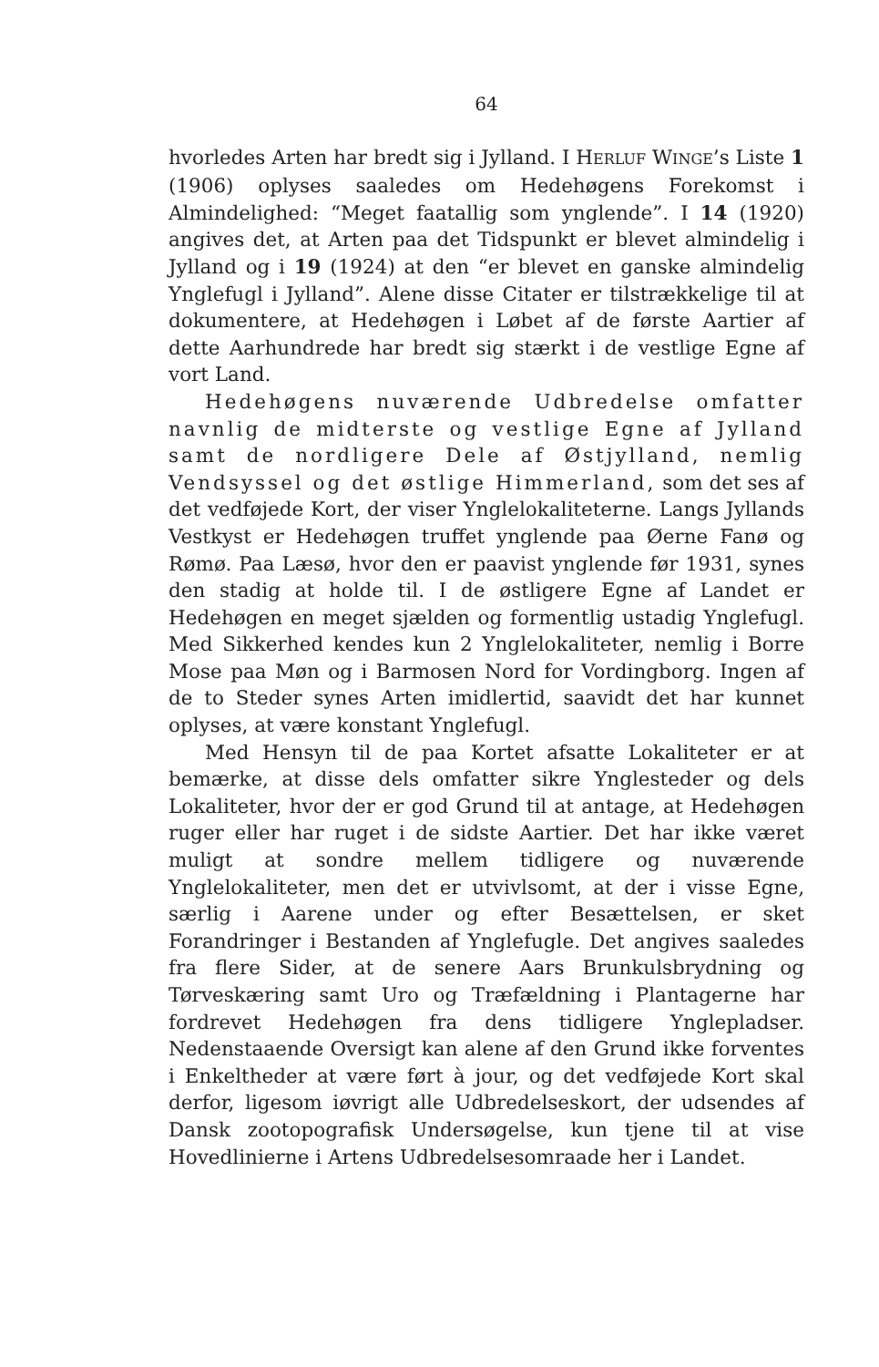64
hvorledes Arten har bredt sig i Jylland. I HERLUF WINGE’s Liste 1 (1906) oplyses saaledes om Hedehøgens Forekomst i Almindelighed: “Meget faatallig som ynglende”. I 14 (1920) angives det, at Arten paa det Tidspunkt er blevet almindelig i Jylland og i 19 (1924) at den “er blevet en ganske almindelig Ynglefugl i Jylland”. Alene disse Citater er tilstrækkelige til at dokumentere, at Hedehøgen i Løbet af de første Aartier af dette Aarhundrede har bredt sig stærkt i de vestlige Egne af vort Land.
Hedehøgens nuværende Udbredelse omfatter navnlig de midterste og vestlige Egne af Jylland samt de nordligere Dele af Østjylland, nemlig Vendsyssel og det østlige Himmerland, som det ses af det vedføjede Kort, der viser Ynglelokaliteterne. Langs Jyllands Vestkyst er Hedehøgen truffet ynglende paa Øerne Fanø og Rømø. Paa Læsø, hvor den er paavist ynglende før 1931, synes den stadig at holde til. I de østligere Egne af Landet er Hedehøgen en meget sjælden og formentlig ustadig Ynglefugl. Med Sikkerhed kendes kun 2 Ynglelokaliteter, nemlig i Borre Mose paa Møn og i Barmosen Nord for Vordingborg. Ingen af de to Steder synes Arten imidlertid, saavidt det har kunnet oplyses, at være konstant Ynglefugl.
Med Hensyn til de paa Kortet afsatte Lokaliteter er at bemærke, at disse dels omfatter sikre Ynglesteder og dels Lokaliteter, hvor der er god Grund til at antage, at Hedehøgen ruger eller har ruget i de sidste Aartier. Det har ikke været muligt at sondre mellem tidligere og nuværende Ynglelokaliteter, men det er utvivlsomt, at der i visse Egne, særlig i Aarene under og efter Besættelsen, er sket Forandringer i Bestanden af Ynglefugle. Det angives saaledes fra flere Sider, at de senere Aars Brunkulsbrydning og Tørveskæring samt Uro og Træfældning i Plantagerne har fordrevet Hedehøgen fra dens tidligere Ynglepladser. Nedenstaaende Oversigt kan alene af den Grund ikke forventes i Enkeltheder at være ført à jour, og det vedføjede Kort skal derfor, ligesom iøvrigt alle Udbredelseskort, der udsendes af Dansk zootopografisk Undersøgelse, kun tjene til at vise Hovedlinierne i Artens Udbredelsesomraade her i Landet.